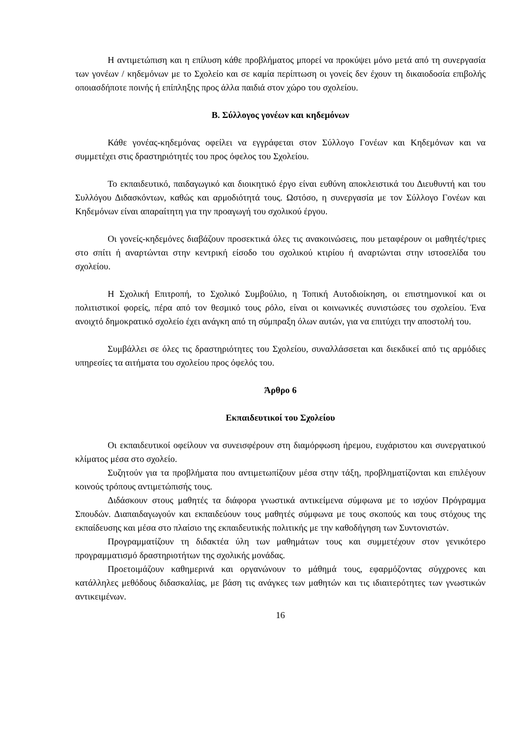Η αντιμετώπιση και η επίλυση κάθε προβλήματος μπορεί να προκύψει μόνο μετά από τη συνεργασία των γονέων / κηδεμόνων με το Σχολείο και σε καμία περίπτωση οι γονείς δεν έχουν τη δικαιοδοσία επιβολής οποιασδήποτε ποινής ή επίπληξης προς άλλα παιδιά στον χώρο του σχολείου.
Β. Σύλλογος γονέων και κηδεμόνων
Κάθε γονέας-κηδεμόνας οφείλει να εγγράφεται στον Σύλλογο Γονέων και Κηδεμόνων και να συμμετέχει στις δραστηριότητές του προς όφελος του Σχολείου.
Το εκπαιδευτικό, παιδαγωγικό και διοικητικό έργο είναι ευθύνη αποκλειστικά του Διευθυντή και του Συλλόγου Διδασκόντων, καθώς και αρμοδιότητά τους. Ωστόσο, η συνεργασία με τον Σύλλογο Γονέων και Κηδεμόνων είναι απαραίτητη για την προαγωγή του σχολικού έργου.
Οι γονείς-κηδεμόνες διαβάζουν προσεκτικά όλες τις ανακοινώσεις, που μεταφέρουν οι μαθητές/τριες στο σπίτι ή αναρτώνται στην κεντρική είσοδο του σχολικού κτιρίου ή αναρτώνται στην ιστοσελίδα του σχολείου.
Η Σχολική Επιτροπή, το Σχολικό Συμβούλιο, η Τοπική Αυτοδιοίκηση, οι επιστημονικοί και οι πολιτιστικοί φορείς, πέρα από τον θεσμικό τους ρόλο, είναι οι κοινωνικές συνιστώσες του σχολείου. Ένα ανοιχτό δημοκρατικό σχολείο έχει ανάγκη από τη σύμπραξη όλων αυτών, για να επιτύχει την αποστολή του.
Συμβάλλει σε όλες τις δραστηριότητες του Σχολείου, συναλλάσσεται και διεκδικεί από τις αρμόδιες υπηρεσίες τα αιτήματα του σχολείου προς όφελός του.
Άρθρο 6
Εκπαιδευτικοί του Σχολείου
Οι εκπαιδευτικοί οφείλουν να συνεισφέρουν στη διαμόρφωση ήρεμου, ευχάριστου και συνεργατικού κλίματος μέσα στο σχολείο.
Συζητούν για τα προβλήματα που αντιμετωπίζουν μέσα στην τάξη, προβληματίζονται και επιλέγουν κοινούς τρόπους αντιμετώπισής τους.
Διδάσκουν στους μαθητές τα διάφορα γνωστικά αντικείμενα σύμφωνα με το ισχύον Πρόγραμμα Σπουδών. Διαπαιδαγωγούν και εκπαιδεύουν τους μαθητές σύμφωνα με τους σκοπούς και τους στόχους της εκπαίδευσης και μέσα στο πλαίσιο της εκπαιδευτικής πολιτικής με την καθοδήγηση των Συντονιστών.
Προγραμματίζουν τη διδακτέα ύλη των μαθημάτων τους και συμμετέχουν στον γενικότερο προγραμματισμό δραστηριοτήτων της σχολικής μονάδας.
Προετοιμάζουν καθημερινά και οργανώνουν το μάθημά τους, εφαρμόζοντας σύγχρονες και κατάλληλες μεθόδους διδασκαλίας, με βάση τις ανάγκες των μαθητών και τις ιδιαιτερότητες των γνωστικών αντικειμένων.
16